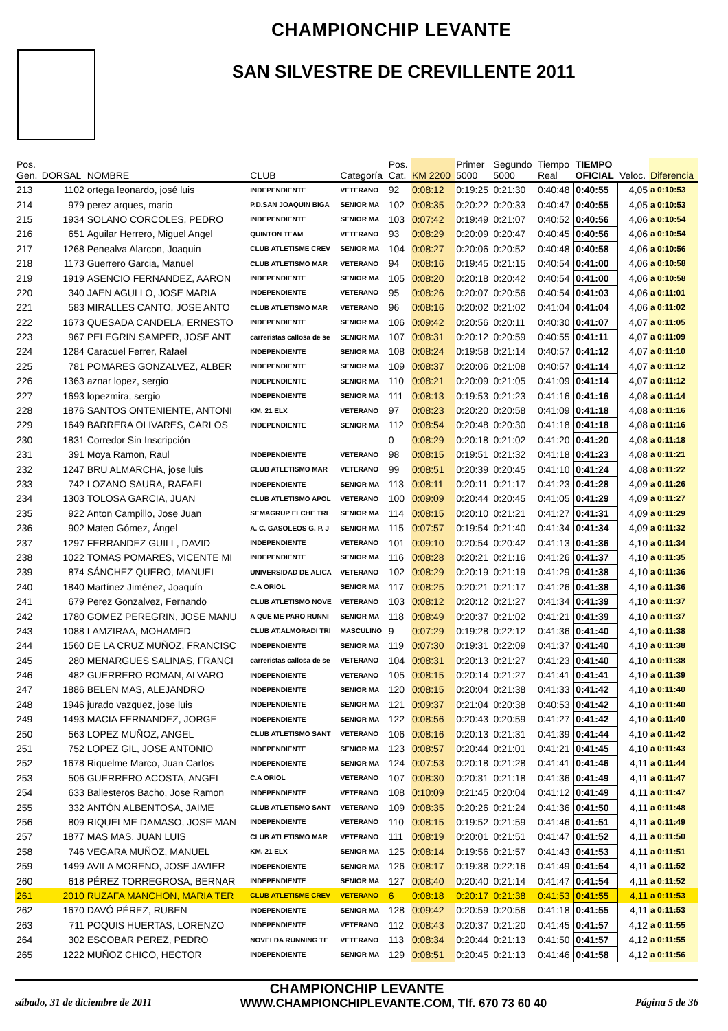CHAMPIONCHIP LEVANTE
SAN SILVESTRE DE CREVILLENTE 2011
| Pos. Gen. | DORSAL | NOMBRE | CLUB | Categoría | Pos. Cat. | KM 2200 | Primer 5000 | Segundo 5000 | Tiempo Real | TIEMPO OFICIAL | Veloc. | Diferencia |
| --- | --- | --- | --- | --- | --- | --- | --- | --- | --- | --- | --- | --- |
| 213 | 1102 | ortega leonardo, josé luis | INDEPENDIENTE | VETERANO | 92 | 0:08:12 | 0:19:25 | 0:21:30 | 0:40:48 | 0:40:55 | 4,05 | a 0:10:53 |
| 214 | 979 | perez arques, mario | P.D.SAN JOAQUIN BIGA | SENIOR MA | 102 | 0:08:35 | 0:20:22 | 0:20:33 | 0:40:47 | 0:40:55 | 4,05 | a 0:10:53 |
| 215 | 1934 | SOLANO CORCOLES, PEDRO | INDEPENDIENTE | SENIOR MA | 103 | 0:07:42 | 0:19:49 | 0:21:07 | 0:40:52 | 0:40:56 | 4,06 | a 0:10:54 |
| 216 | 651 | Aguilar Herrero, Miguel Angel | QUINTON TEAM | VETERANO | 93 | 0:08:29 | 0:20:09 | 0:20:47 | 0:40:45 | 0:40:56 | 4,06 | a 0:10:54 |
| 217 | 1268 | Penealva Alarcon, Joaquin | CLUB ATLETISME CREV | SENIOR MA | 104 | 0:08:27 | 0:20:06 | 0:20:52 | 0:40:48 | 0:40:58 | 4,06 | a 0:10:56 |
| 218 | 1173 | Guerrero Garcia, Manuel | CLUB ATLETISMO MAR | VETERANO | 94 | 0:08:16 | 0:19:45 | 0:21:15 | 0:40:54 | 0:41:00 | 4,06 | a 0:10:58 |
| 219 | 1919 | ASENCIO FERNANDEZ, AARON | INDEPENDIENTE | SENIOR MA | 105 | 0:08:20 | 0:20:18 | 0:20:42 | 0:40:54 | 0:41:00 | 4,06 | a 0:10:58 |
| 220 | 340 | JAEN AGULLO, JOSE MARIA | INDEPENDIENTE | VETERANO | 95 | 0:08:26 | 0:20:07 | 0:20:56 | 0:40:54 | 0:41:03 | 4,06 | a 0:11:01 |
| 221 | 583 | MIRALLES CANTO, JOSE ANTO | CLUB ATLETISMO MAR | VETERANO | 96 | 0:08:16 | 0:20:02 | 0:21:02 | 0:41:04 | 0:41:04 | 4,06 | a 0:11:02 |
| 222 | 1673 | QUESADA CANDELA, ERNESTO | INDEPENDIENTE | SENIOR MA | 106 | 0:09:42 | 0:20:56 | 0:20:11 | 0:40:30 | 0:41:07 | 4,07 | a 0:11:05 |
| 223 | 967 | PELEGRIN SAMPER, JOSE ANT | carreristas callosa de se | SENIOR MA | 107 | 0:08:31 | 0:20:12 | 0:20:59 | 0:40:55 | 0:41:11 | 4,07 | a 0:11:09 |
| 224 | 1284 | Caracuel Ferrer, Rafael | INDEPENDIENTE | SENIOR MA | 108 | 0:08:24 | 0:19:58 | 0:21:14 | 0:40:57 | 0:41:12 | 4,07 | a 0:11:10 |
| 225 | 781 | POMARES GONZALVEZ, ALBER | INDEPENDIENTE | SENIOR MA | 109 | 0:08:37 | 0:20:06 | 0:21:08 | 0:40:57 | 0:41:14 | 4,07 | a 0:11:12 |
| 226 | 1363 | aznar lopez, sergio | INDEPENDIENTE | SENIOR MA | 110 | 0:08:21 | 0:20:09 | 0:21:05 | 0:41:09 | 0:41:14 | 4,07 | a 0:11:12 |
| 227 | 1693 | lopezmira, sergio | INDEPENDIENTE | SENIOR MA | 111 | 0:08:13 | 0:19:53 | 0:21:23 | 0:41:16 | 0:41:16 | 4,08 | a 0:11:14 |
| 228 | 1876 | SANTOS ONTENIENTE, ANTONI | KM. 21 ELX | VETERANO | 97 | 0:08:23 | 0:20:20 | 0:20:58 | 0:41:09 | 0:41:18 | 4,08 | a 0:11:16 |
| 229 | 1649 | BARRERA OLIVARES, CARLOS | INDEPENDIENTE | SENIOR MA | 112 | 0:08:54 | 0:20:48 | 0:20:30 | 0:41:18 | 0:41:18 | 4,08 | a 0:11:16 |
| 230 | 1831 | Corredor Sin Inscripción | | | 0 | 0:08:29 | 0:20:18 | 0:21:02 | 0:41:20 | 0:41:20 | 4,08 | a 0:11:18 |
| 231 | 391 | Moya Ramon, Raul | INDEPENDIENTE | VETERANO | 98 | 0:08:15 | 0:19:51 | 0:21:32 | 0:41:18 | 0:41:23 | 4,08 | a 0:11:21 |
| 232 | 1247 | BRU ALMARCHA, jose luis | CLUB ATLETISMO MAR | VETERANO | 99 | 0:08:51 | 0:20:39 | 0:20:45 | 0:41:10 | 0:41:24 | 4,08 | a 0:11:22 |
| 233 | 742 | LOZANO SAURA, RAFAEL | INDEPENDIENTE | SENIOR MA | 113 | 0:08:11 | 0:20:11 | 0:21:17 | 0:41:23 | 0:41:28 | 4,09 | a 0:11:26 |
| 234 | 1303 | TOLOSA GARCIA, JUAN | CLUB ATLETISMO APOL | VETERANO | 100 | 0:09:09 | 0:20:44 | 0:20:45 | 0:41:05 | 0:41:29 | 4,09 | a 0:11:27 |
| 235 | 922 | Anton Campillo, Jose Juan | SEMAGRUP ELCHE TRI | SENIOR MA | 114 | 0:08:15 | 0:20:10 | 0:21:21 | 0:41:27 | 0:41:31 | 4,09 | a 0:11:29 |
| 236 | 902 | Mateo Gómez, Ángel | A. C. GASOLEOS G. P. J | SENIOR MA | 115 | 0:07:57 | 0:19:54 | 0:21:40 | 0:41:34 | 0:41:34 | 4,09 | a 0:11:32 |
| 237 | 1297 | FERRANDEZ GUILL, DAVID | INDEPENDIENTE | VETERANO | 101 | 0:09:10 | 0:20:54 | 0:20:42 | 0:41:13 | 0:41:36 | 4,10 | a 0:11:34 |
| 238 | 1022 | TOMAS POMARES, VICENTE MI | INDEPENDIENTE | SENIOR MA | 116 | 0:08:28 | 0:20:21 | 0:21:16 | 0:41:26 | 0:41:37 | 4,10 | a 0:11:35 |
| 239 | 874 | SÁNCHEZ QUERO, MANUEL | UNIVERSIDAD DE ALICA | VETERANO | 102 | 0:08:29 | 0:20:19 | 0:21:19 | 0:41:29 | 0:41:38 | 4,10 | a 0:11:36 |
| 240 | 1840 | Martínez Jiménez, Joaquín | C.A ORIOL | SENIOR MA | 117 | 0:08:25 | 0:20:21 | 0:21:17 | 0:41:26 | 0:41:38 | 4,10 | a 0:11:36 |
| 241 | 679 | Perez Gonzalvez, Fernando | CLUB ATLETISMO NOVE | VETERANO | 103 | 0:08:12 | 0:20:12 | 0:21:27 | 0:41:34 | 0:41:39 | 4,10 | a 0:11:37 |
| 242 | 1780 | GOMEZ PEREGRIN, JOSE MANU | A QUE ME PARO RUNNI | SENIOR MA | 118 | 0:08:49 | 0:20:37 | 0:21:02 | 0:41:21 | 0:41:39 | 4,10 | a 0:11:37 |
| 243 | 1088 | LAMZIRAA, MOHAMED | CLUB AT.ALMORADI TRI | MASCULINO | 9 | 0:07:29 | 0:19:28 | 0:22:12 | 0:41:36 | 0:41:40 | 4,10 | a 0:11:38 |
| 244 | 1560 | DE LA CRUZ MUÑOZ, FRANCISC | INDEPENDIENTE | SENIOR MA | 119 | 0:07:30 | 0:19:31 | 0:22:09 | 0:41:37 | 0:41:40 | 4,10 | a 0:11:38 |
| 245 | 280 | MENARGUES SALINAS, FRANCI | carreristas callosa de se | VETERANO | 104 | 0:08:31 | 0:20:13 | 0:21:27 | 0:41:23 | 0:41:40 | 4,10 | a 0:11:38 |
| 246 | 482 | GUERRERO ROMAN, ALVARO | INDEPENDIENTE | VETERANO | 105 | 0:08:15 | 0:20:14 | 0:21:27 | 0:41:41 | 0:41:41 | 4,10 | a 0:11:39 |
| 247 | 1886 | BELEN MAS, ALEJANDRO | INDEPENDIENTE | SENIOR MA | 120 | 0:08:15 | 0:20:04 | 0:21:38 | 0:41:33 | 0:41:42 | 4,10 | a 0:11:40 |
| 248 | 1946 | jurado vazquez, jose luis | INDEPENDIENTE | SENIOR MA | 121 | 0:09:37 | 0:21:04 | 0:20:38 | 0:40:53 | 0:41:42 | 4,10 | a 0:11:40 |
| 249 | 1493 | MACIA FERNANDEZ, JORGE | INDEPENDIENTE | SENIOR MA | 122 | 0:08:56 | 0:20:43 | 0:20:59 | 0:41:27 | 0:41:42 | 4,10 | a 0:11:40 |
| 250 | 563 | LOPEZ MUÑOZ, ANGEL | CLUB ATLETISMO SANT | VETERANO | 106 | 0:08:16 | 0:20:13 | 0:21:31 | 0:41:39 | 0:41:44 | 4,10 | a 0:11:42 |
| 251 | 752 | LOPEZ GIL, JOSE ANTONIO | INDEPENDIENTE | SENIOR MA | 123 | 0:08:57 | 0:20:44 | 0:21:01 | 0:41:21 | 0:41:45 | 4,10 | a 0:11:43 |
| 252 | 1678 | Riquelme Marco, Juan Carlos | INDEPENDIENTE | SENIOR MA | 124 | 0:07:53 | 0:20:18 | 0:21:28 | 0:41:41 | 0:41:46 | 4,11 | a 0:11:44 |
| 253 | 506 | GUERRERO ACOSTA, ANGEL | C.A ORIOL | VETERANO | 107 | 0:08:30 | 0:20:31 | 0:21:18 | 0:41:36 | 0:41:49 | 4,11 | a 0:11:47 |
| 254 | 633 | Ballesteros Bacho, Jose Ramon | INDEPENDIENTE | VETERANO | 108 | 0:10:09 | 0:21:45 | 0:20:04 | 0:41:12 | 0:41:49 | 4,11 | a 0:11:47 |
| 255 | 332 | ANTÓN ALBENTOSA, JAIME | CLUB ATLETISMO SANT | VETERANO | 109 | 0:08:35 | 0:20:26 | 0:21:24 | 0:41:36 | 0:41:50 | 4,11 | a 0:11:48 |
| 256 | 809 | RIQUELME DAMASO, JOSE MAN | INDEPENDIENTE | VETERANO | 110 | 0:08:15 | 0:19:52 | 0:21:59 | 0:41:46 | 0:41:51 | 4,11 | a 0:11:49 |
| 257 | 1877 | MAS MAS, JUAN LUIS | CLUB ATLETISMO MAR | VETERANO | 111 | 0:08:19 | 0:20:01 | 0:21:51 | 0:41:47 | 0:41:52 | 4,11 | a 0:11:50 |
| 258 | 746 | VEGARA MUÑOZ, MANUEL | KM. 21 ELX | SENIOR MA | 125 | 0:08:14 | 0:19:56 | 0:21:57 | 0:41:43 | 0:41:53 | 4,11 | a 0:11:51 |
| 259 | 1499 | AVILA MORENO, JOSE JAVIER | INDEPENDIENTE | SENIOR MA | 126 | 0:08:17 | 0:19:38 | 0:22:16 | 0:41:49 | 0:41:54 | 4,11 | a 0:11:52 |
| 260 | 618 | PÉREZ TORREGROSA, BERNAR | INDEPENDIENTE | SENIOR MA | 127 | 0:08:40 | 0:20:40 | 0:21:14 | 0:41:47 | 0:41:54 | 4,11 | a 0:11:52 |
| 261 | 2010 | RUZAFA MANCHON, MARIA TER | CLUB ATLETISME CREV | VETERANO | 6 | 0:08:18 | 0:20:17 | 0:21:38 | 0:41:53 | 0:41:55 | 4,11 | a 0:11:53 |
| 262 | 1670 | DAVÓ PÉREZ, RUBEN | INDEPENDIENTE | SENIOR MA | 128 | 0:09:42 | 0:20:59 | 0:20:56 | 0:41:18 | 0:41:55 | 4,11 | a 0:11:53 |
| 263 | 711 | POQUIS HUERTAS, LORENZO | INDEPENDIENTE | VETERANO | 112 | 0:08:43 | 0:20:37 | 0:21:20 | 0:41:45 | 0:41:57 | 4,12 | a 0:11:55 |
| 264 | 302 | ESCOBAR PEREZ, PEDRO | NOVELDA RUNNING TE | VETERANO | 113 | 0:08:34 | 0:20:44 | 0:21:13 | 0:41:50 | 0:41:57 | 4,12 | a 0:11:55 |
| 265 | 1222 | MUÑOZ CHICO, HECTOR | INDEPENDIENTE | SENIOR MA | 129 | 0:08:51 | 0:20:45 | 0:21:13 | 0:41:46 | 0:41:58 | 4,12 | a 0:11:56 |
CHAMPIONCHIP LEVANTE
sábado, 31 de diciembre de 2011 WWW.CHAMPIONCHIPLEVANTE.COM, Tlf. 670 73 60 40 Página 5 de 36